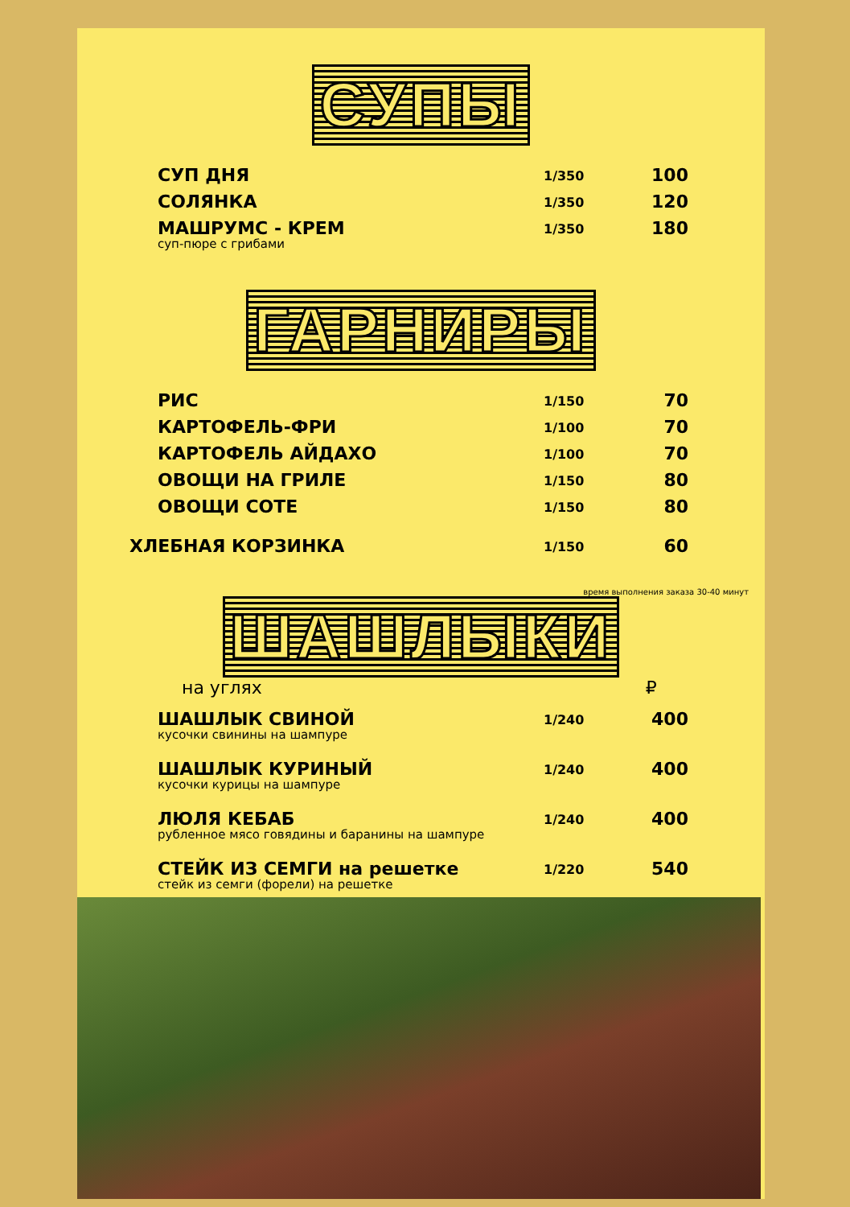СУПЫ
| СУП ДНЯ | 1/350 | 100 |
| СОЛЯНКА | 1/350 | 120 |
| МАШРУМС - КРЕМ суп-пюре с грибами | 1/350 | 180 |
ГАРНИРЫ
| РИС | 1/150 | 70 |
| КАРТОФЕЛЬ-ФРИ | 1/100 | 70 |
| КАРТОФЕЛЬ АЙДАХО | 1/100 | 70 |
| ОВОЩИ НА ГРИЛЕ | 1/150 | 80 |
| ОВОЩИ СОТЕ | 1/150 | 80 |
| ХЛЕБНАЯ КОРЗИНКА | 1/150 | 60 |
время выполнения заказа 30-40 минут
ШАШЛЫКИ
на углях ₽
| ШАШЛЫК СВИНОЙ кусочки свинины на шампуре | 1/240 | 400 |
| ШАШЛЫК КУРИНЫЙ кусочки курицы на шампуре | 1/240 | 400 |
| ЛЮЛЯ КЕБАБ рубленное мясо говядины и баранины на шампуре | 1/240 | 400 |
| СТЕЙК ИЗ СЕМГИ на решетке стейк из семги (форели) на решетке | 1/220 | 540 |